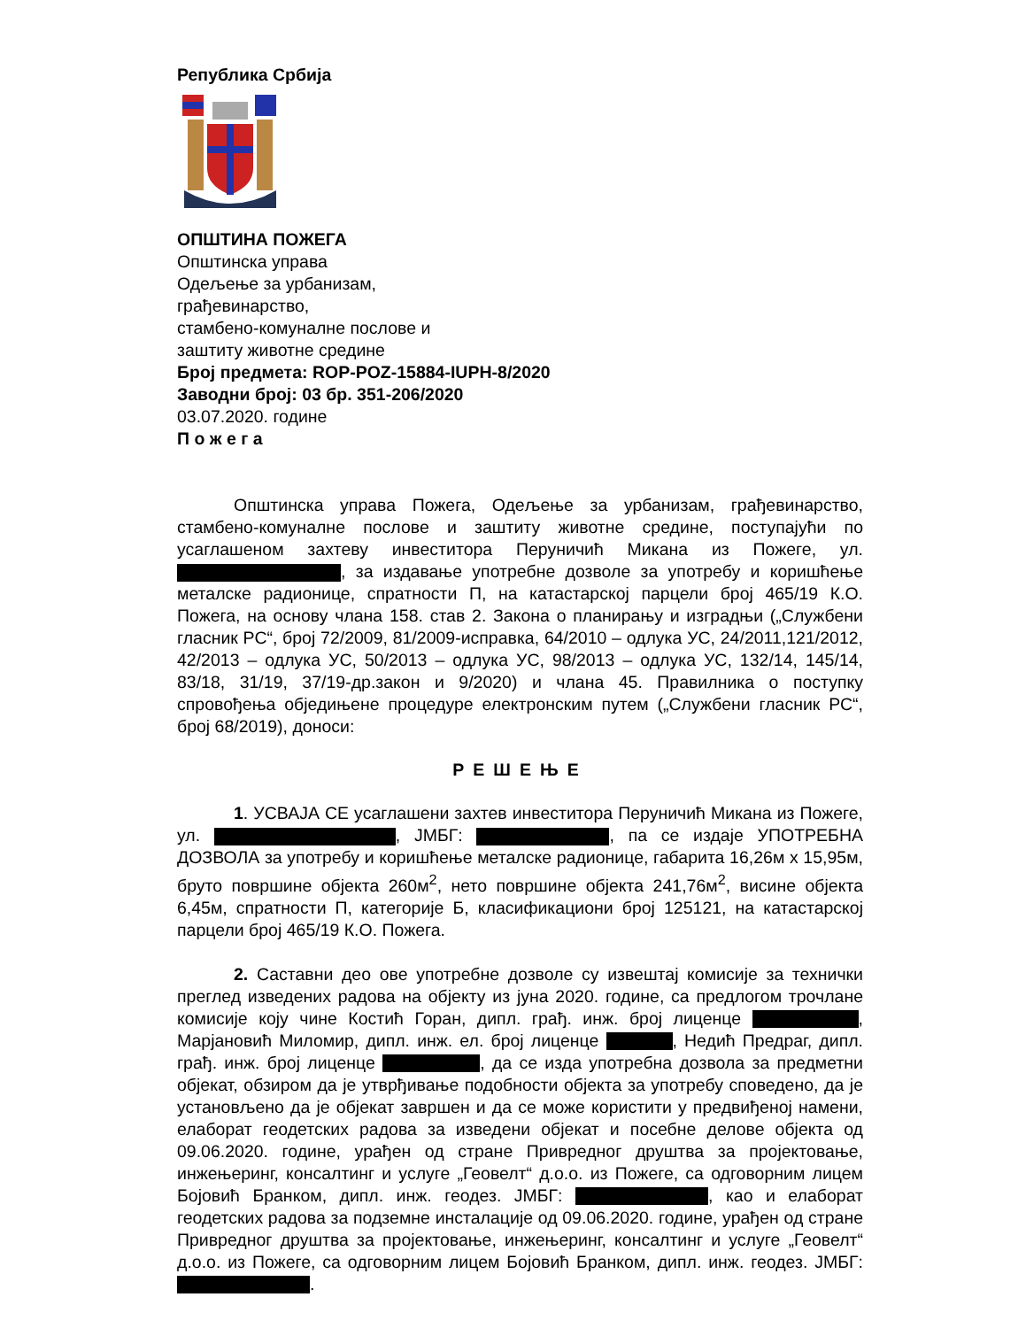Република Србија
ОПШТИНА ПОЖЕГА
Општинска управа
Одељење за урбанизам,
грађевинарство,
стамбено-комуналне послове и
заштиту животне средине
Број предмета: ROP-POZ-15884-IUPH-8/2020
Заводни број: 03 бр. 351-206/2020
03.07.2020. године
П о ж е г а
Општинска управа Пожега, Одељење за урбанизам, грађевинарство, стамбено-комуналне послове и заштиту животне средине, поступајући по усаглашеном захтеву инвеститора Перуничић Микана из Пожеге, ул. , за издавање употребне дозволе за употребу и коришћење металске радионице, спратности П, на катастарској парцели број 465/19 К.О. Пожега, на основу члана 158. став 2. Закона о планирању и изградњи („Службени гласник РС“, број 72/2009, 81/2009-исправка, 64/2010 – одлука УС, 24/2011,121/2012, 42/2013 – одлука УС, 50/2013 – одлука УС, 98/2013 – одлука УС, 132/14, 145/14, 83/18, 31/19, 37/19-др.закон и 9/2020) и члана 45. Правилника о поступку спровођења обједињене процедуре електронским путем („Службени гласник РС“, број 68/2019), доноси:
РЕШЕЊЕ
1. УСВАЈА СЕ усаглашени захтев инвеститора Перуничић Микана из Пожеге, ул. , ЈМБГ: , па се издаје УПОТРЕБНА ДОЗВОЛА за употребу и коришћење металске радионице, габарита 16,26м x 15,95м, бруто површине објекта 260м<sup>2</sup>, нето површине објекта 241,76м<sup>2</sup>, висине објекта 6,45м, спратности П, категорије Б, класификациони број 125121, на катастарској парцели број 465/19 К.О. Пожега.
2. Саставни део ове употребне дозволе су извештај комисије за технички преглед изведених радова на објекту из јуна 2020. године, са предлогом трочлане комисије коју чине Костић Горан, дипл. грађ. инж. број лиценце , Марјановић Миломир, дипл. инж. ел. број лиценце , Недић Предраг, дипл. грађ. инж. број лиценце , да се изда употребна дозвола за предметни објекат, обзиром да је утврђивање подобности објекта за употребу споведено, да је установљено да је објекат завршен и да се може користити у предвиђеној намени, елаборат геодетских радова за изведени објекат и посебне делове објекта од 09.06.2020. године, урађен од стране Привредног друштва за пројектовање, инжењеринг, консалтинг и услуге „Геовелт“ д.о.о. из Пожеге, са одговорним лицем Бојовић Бранком, дипл. инж. геодез. ЈМБГ: , као и елаборат геодетских радова за подземне инсталације од 09.06.2020. године, урађен од стране Привредног друштва за пројектовање, инжењеринг, консалтинг и услуге „Геовелт“ д.о.о. из Пожеге, са одговорним лицем Бојовић Бранком, дипл. инж. геодез. ЈМБГ: .